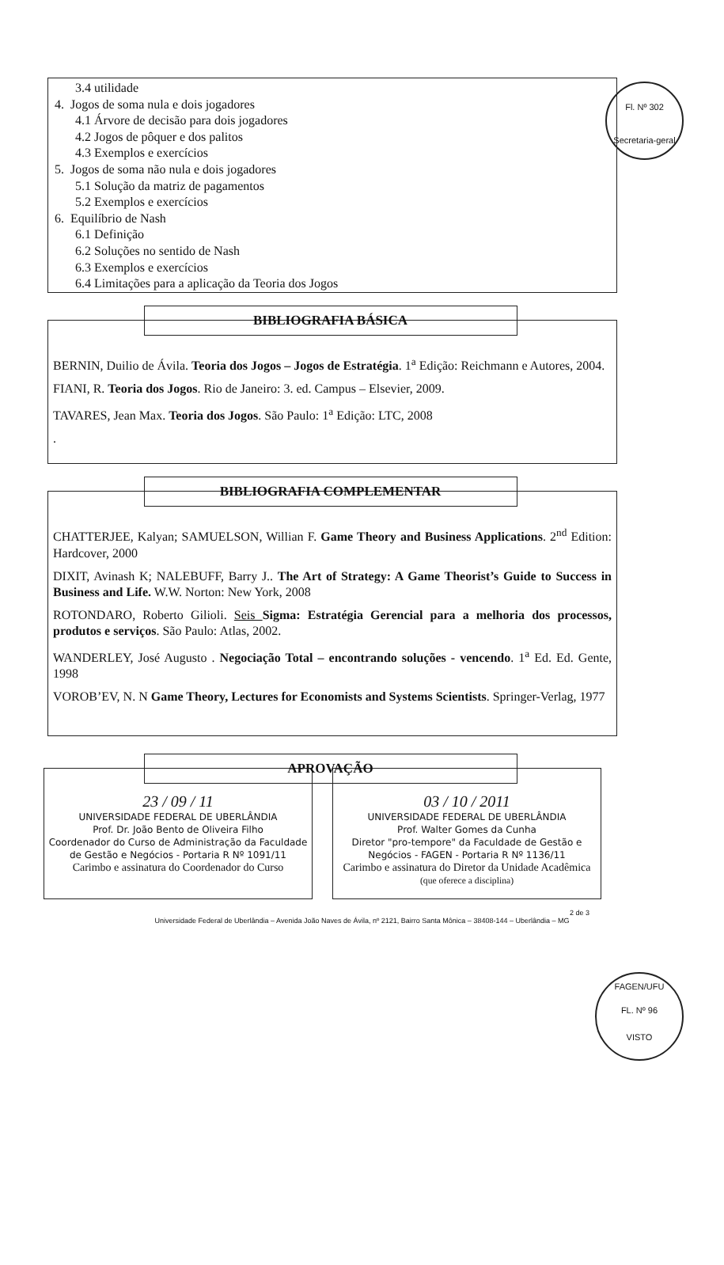Fl. Nº 302
Secretaria-geral
3.4 utilidade
4. Jogos de soma nula e dois jogadores
4.1 Árvore de decisão para dois jogadores
4.2 Jogos de pôquer e dos palitos
4.3 Exemplos e exercícios
5. Jogos de soma não nula e dois jogadores
5.1 Solução da matriz de pagamentos
5.2 Exemplos e exercícios
6. Equilíbrio de Nash
6.1 Definição
6.2 Soluções no sentido de Nash
6.3 Exemplos e exercícios
6.4 Limitações para a aplicação da Teoria dos Jogos
BIBLIOGRAFIA BÁSICA
BERNIN, Duilio de Ávila. Teoria dos Jogos – Jogos de Estratégia. 1<sup>a</sup> Edição: Reichmann e Autores, 2004.
FIANI, R. Teoria dos Jogos. Rio de Janeiro: 3. ed. Campus – Elsevier, 2009.
TAVARES, Jean Max. Teoria dos Jogos. São Paulo: 1<sup>a</sup> Edição: LTC, 2008
.
BIBLIOGRAFIA COMPLEMENTAR
CHATTERJEE, Kalyan; SAMUELSON, Willian F. Game Theory and Business Applications. 2<sup>nd</sup> Edition: Hardcover, 2000
DIXIT, Avinash K; NALEBUFF, Barry J.. The Art of Strategy: A Game Theorist’s Guide to Success in Business and Life. W.W. Norton: New York, 2008
ROTONDARO, Roberto Gilioli. Seis Sigma: Estratégia Gerencial para a melhoria dos processos, produtos e serviços. São Paulo: Atlas, 2002.
WANDERLEY, José Augusto . Negociação Total – encontrando soluções - vencendo. 1<sup>a</sup> Ed. Ed. Gente, 1998
VOROB’EV, N. N Game Theory, Lectures for Economists and Systems Scientists. Springer-Verlag, 1977
APROVAÇÃO
23 / 09 / 11
UNIVERSIDADE FEDERAL DE UBERLÂNDIA
Prof. Dr. João Bento de Oliveira Filho
Coordenador do Curso de Administração da Faculdade de Gestão e Negócios - Portaria R Nº 1091/11
Carimbo e assinatura do Coordenador do Curso
03 / 10 / 2011
UNIVERSIDADE FEDERAL DE UBERLÂNDIA
Prof. Walter Gomes da Cunha
Diretor "pro-tempore" da Faculdade de Gestão e Negócios - FAGEN - Portaria R Nº 1136/11
Carimbo e assinatura do Diretor da Unidade Acadêmica
(que oferece a disciplina)
2 de 3
Universidade Federal de Uberlândia – Avenida João Naves de Ávila, nº 2121, Bairro Santa Mônica – 38408-144 – Uberlândia – MG
FAGEN/UFU
FL. Nº 96
VISTO